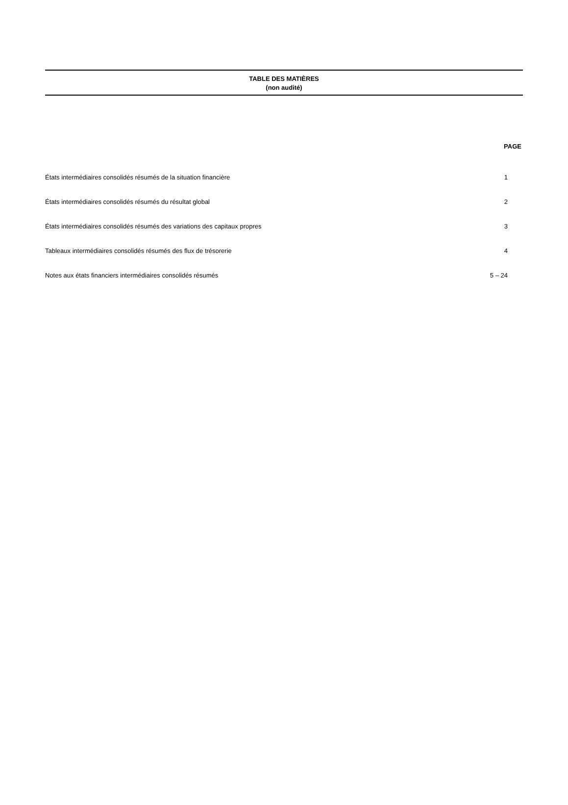TABLE DES MATIÈRES
(non audité)
| | PAGE |
| --- | --- |
| États intermédiaires consolidés résumés de la situation financière | 1 |
| États intermédiaires consolidés résumés du résultat global | 2 |
| États intermédiaires consolidés résumés des variations des capitaux propres | 3 |
| Tableaux intermédiaires consolidés résumés des flux de trésorerie | 4 |
| Notes aux états financiers intermédiaires consolidés résumés | 5 – 24 |